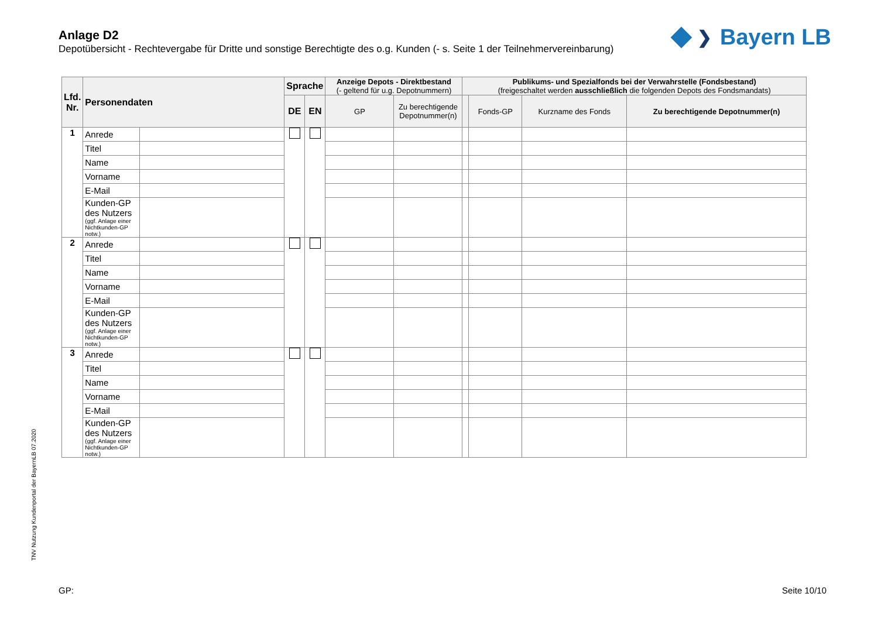Anlage D2
Depotübersicht - Rechtevergabe für Dritte und sonstige Berechtigte des o.g. Kunden (- s. Seite 1 der Teilnehmervereinbarung)
❯ Bayern LB
| Lfd. Nr. | Personendaten | | Sprache | | Anzeige Depots - Direktbestand (- geltend für u.g. Depotnummern) | | Publikums- und Spezialfonds bei der Verwahrstelle (Fondsbestand) (freigeschaltet werden ausschließlich die folgenden Depots des Fondsmandats) | | | |
| --- | --- | --- | --- | --- | --- | --- | --- | --- | --- | --- |
| | | | DE | EN | GP | Zu berechtigende Depotnummer(n) | | Fonds-GP | Kurzname des Fonds | Zu berechtigende Depotnummer(n) |
| 1 | Anrede | | | | | | | | | |
| | Titel | | | | | | | | | |
| | Name | | | | | | | | | |
| | Vorname | | | | | | | | | |
| | E-Mail | | | | | | | | | |
| | Kunden-GP des Nutzers (ggf. Anlage einer Nichtkunden-GP notw.) | | | | | | | | | |
| 2 | Anrede | | | | | | | | | |
| | Titel | | | | | | | | | |
| | Name | | | | | | | | | |
| | Vorname | | | | | | | | | |
| | E-Mail | | | | | | | | | |
| | Kunden-GP des Nutzers (ggf. Anlage einer Nichtkunden-GP notw.) | | | | | | | | | |
| 3 | Anrede | | | | | | | | | |
| | Titel | | | | | | | | | |
| | Name | | | | | | | | | |
| | Vorname | | | | | | | | | |
| | E-Mail | | | | | | | | | |
| | Kunden-GP des Nutzers (ggf. Anlage einer Nichtkunden-GP notw.) | | | | | | | | | |
TNV Nutzung Kundenportal der BayernLB 07.2020
GP: Seite 10/10